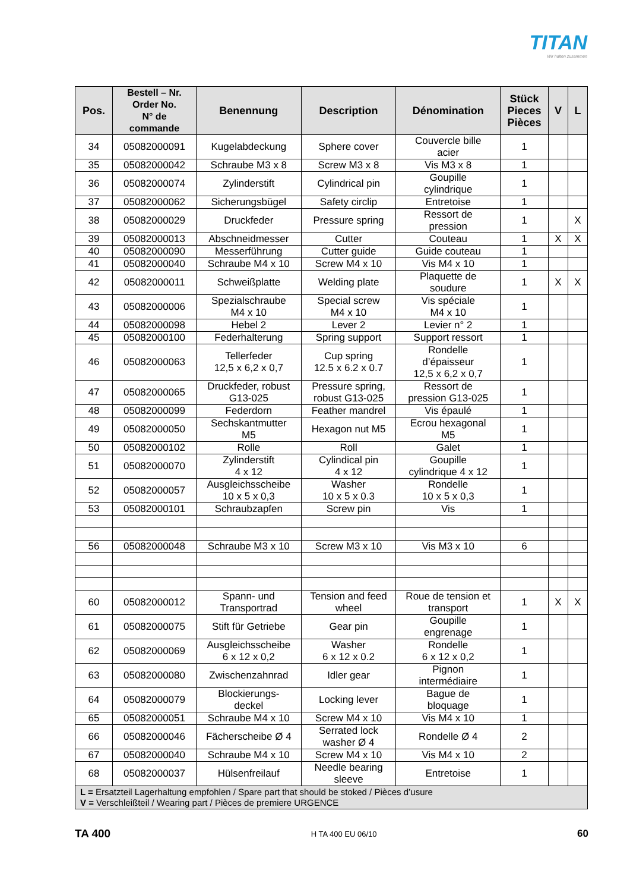TITAN
Wir halten zusammen
| Pos. | Bestell – Nr. Order No. N° de commande | Benennung | Description | Dénomination | Stück Pieces Pièces | V | L |
| --- | --- | --- | --- | --- | --- | --- | --- |
| 34 | 05082000091 | Kugelabdeckung | Sphere cover | Couvercle bille acier | 1 | | |
| 35 | 05082000042 | Schraube M3 x 8 | Screw M3 x 8 | Vis M3 x 8 | 1 | | |
| 36 | 05082000074 | Zylinderstift | Cylindrical pin | Goupille cylindrique | 1 | | |
| 37 | 05082000062 | Sicherungsbügel | Safety circlip | Entretoise | 1 | | |
| 38 | 05082000029 | Druckfeder | Pressure spring | Ressort de pression | 1 | | X |
| 39 | 05082000013 | Abschneidmesser | Cutter | Couteau | 1 | X | X |
| 40 | 05082000090 | Messerführung | Cutter guide | Guide couteau | 1 | | |
| 41 | 05082000040 | Schraube M4 x 10 | Screw M4 x 10 | Vis M4 x 10 | 1 | | |
| 42 | 05082000011 | Schweißplatte | Welding plate | Plaquette de soudure | 1 | X | X |
| 43 | 05082000006 | Spezialschraube M4 x 10 | Special screw M4 x 10 | Vis spéciale M4 x 10 | 1 | | |
| 44 | 05082000098 | Hebel 2 | Lever 2 | Levier n° 2 | 1 | | |
| 45 | 05082000100 | Federhalterung | Spring support | Support ressort | 1 | | |
| 46 | 05082000063 | Tellerfeder 12,5 x 6,2 x 0,7 | Cup spring 12.5 x 6.2 x 0.7 | Rondelle d’épaisseur 12,5 x 6,2 x 0,7 | 1 | | |
| 47 | 05082000065 | Druckfeder, robust G13-025 | Pressure spring, robust G13-025 | Ressort de pression G13-025 | 1 | | |
| 48 | 05082000099 | Federdorn | Feather mandrel | Vis épaulé | 1 | | |
| 49 | 05082000050 | Sechskantmutter M5 | Hexagon nut M5 | Ecrou hexagonal M5 | 1 | | |
| 50 | 05082000102 | Rolle | Roll | Galet | 1 | | |
| 51 | 05082000070 | Zylinderstift 4 x 12 | Cylindical pin 4 x 12 | Goupille cylindrique 4 x 12 | 1 | | |
| 52 | 05082000057 | Ausgleichsscheibe 10 x 5 x 0,3 | Washer 10 x 5 x 0.3 | Rondelle 10 x 5 x 0,3 | 1 | | |
| 53 | 05082000101 | Schraubzapfen | Screw pin | Vis | 1 | | |
| 56 | 05082000048 | Schraube M3 x 10 | Screw M3 x 10 | Vis M3 x 10 | 6 | | |
| 60 | 05082000012 | Spann- und Transportrad | Tension and feed wheel | Roue de tension et transport | 1 | X | X |
| 61 | 05082000075 | Stift für Getriebe | Gear pin | Goupille engrenage | 1 | | |
| 62 | 05082000069 | Ausgleichsscheibe 6 x 12 x 0,2 | Washer 6 x 12 x 0.2 | Rondelle 6 x 12 x 0,2 | 1 | | |
| 63 | 05082000080 | Zwischenzahnrad | Idler gear | Pignon intermédiaire | 1 | | |
| 64 | 05082000079 | Blockierungs- deckel | Locking lever | Bague de bloquage | 1 | | |
| 65 | 05082000051 | Schraube M4 x 10 | Screw M4 x 10 | Vis M4 x 10 | 1 | | |
| 66 | 05082000046 | Fächerscheibe Ø 4 | Serrated lock washer Ø 4 | Rondelle Ø 4 | 2 | | |
| 67 | 05082000040 | Schraube M4 x 10 | Screw M4 x 10 | Vis M4 x 10 | 2 | | |
| 68 | 05082000037 | Hülsenfreilauf | Needle bearing sleeve | Entretoise | 1 | | |
| L = Ersatzteil Lagerhaltung empfohlen / Spare part that should be stoked / Pièces d’usure V = Verschleißteil / Wearing part / Pièces de premiere URGENCE | | | | | | | |
TA 400 H TA 400 EU 06/10 60